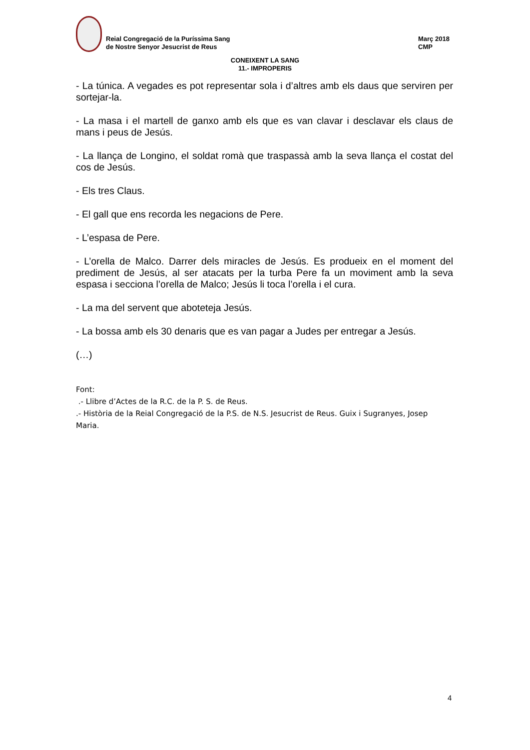Reial Congregació de la Puríssima Sang
de Nostre Senyor Jesucrist de Reus
Març 2018
CMP
CONEIXENT LA SANG
11.- IMPROPERIS
- La túnica. A vegades es pot representar sola i d’altres amb els daus que serviren per sortejar-la.
- La masa i el martell de ganxo amb els que es van clavar i desclavar els claus de mans i peus de Jesús.
- La llança de Longino, el soldat romà que traspassà amb la seva llança el costat del cos de Jesús.
- Els tres Claus.
- El gall que ens recorda les negacions de Pere.
- L’espasa de Pere.
- L’orella de Malco. Darrer dels miracles de Jesús. Es produeix en el moment del prediment de Jesús, al ser atacats per la turba Pere fa un moviment amb la seva espasa i secciona l’orella de Malco; Jesús li toca l’orella i el cura.
- La ma del servent que aboteteja Jesús.
- La bossa amb els 30 denaris que es van pagar a Judes per entregar a Jesús.
(…)
Font:
.- Llibre d’Actes de la R.C. de la P. S. de Reus.
.- Història de la Reial Congregació de la P.S. de N.S. Jesucrist de Reus. Guix i Sugranyes, Josep Maria.
4